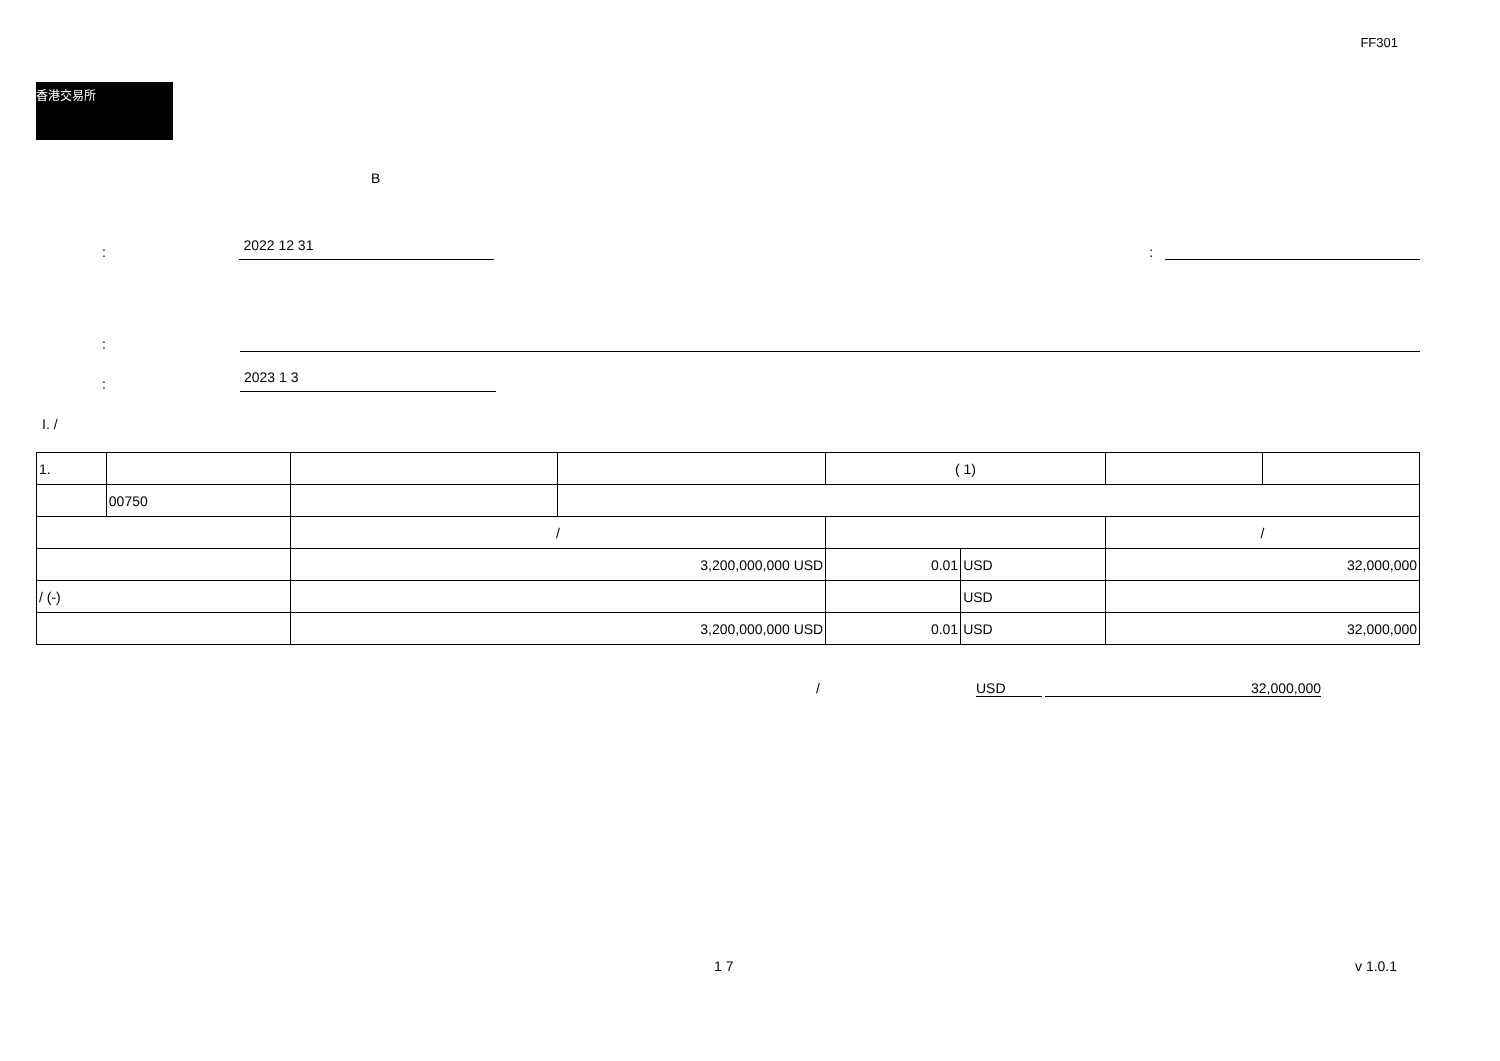FF301
香港交易所
B
:
2022 12 31
:
:
:
2023 1 3
I. /
| 1. | | | | ( 1) | | | |
| | 00750 | | | | | | |
| | | / | | | | / | |
| | | 3,200,000,000 USD | | 0.01 | USD | 32,000,000 | |
| / (-) | | | | | USD | | |
| | | 3,200,000,000 USD | | 0.01 | USD | 32,000,000 | |
/ USD 32,000,000
1 7 v 1.0.1